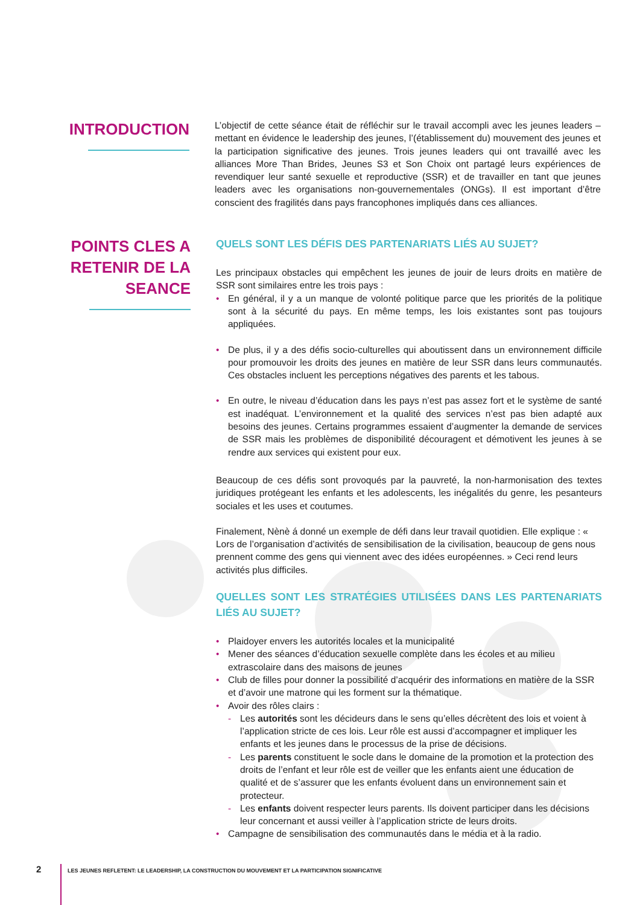INTRODUCTION
L’objectif de cette séance était de réfléchir sur le travail accompli avec les jeunes leaders – mettant en évidence le leadership des jeunes, l’(établissement du) mouvement des jeunes et la participation significative des jeunes. Trois jeunes leaders qui ont travaillé avec les alliances More Than Brides, Jeunes S3 et Son Choix ont partagé leurs expériences de revendiquer leur santé sexuelle et reproductive (SSR) et de travailler en tant que jeunes leaders avec les organisations non-gouvernementales (ONGs). Il est important d’être conscient des fragilités dans pays francophones impliqués dans ces alliances.
POINTS CLES A
RETENIR DE LA
SEANCE
QUELS SONT LES DÉFIS DES PARTENARIATS LIÉS AU SUJET?
Les principaux obstacles qui empêchent les jeunes de jouir de leurs droits en matière de SSR sont similaires entre les trois pays :
• En général, il y a un manque de volonté politique parce que les priorités de la politique sont à la sécurité du pays. En même temps, les lois existantes sont pas toujours appliquées.
• De plus, il y a des défis socio-culturelles qui aboutissent dans un environnement difficile pour promouvoir les droits des jeunes en matière de leur SSR dans leurs communautés. Ces obstacles incluent les perceptions négatives des parents et les tabous.
• En outre, le niveau d’éducation dans les pays n’est pas assez fort et le système de santé est inadéquat. L’environnement et la qualité des services n’est pas bien adapté aux besoins des jeunes. Certains programmes essaient d’augmenter la demande de services de SSR mais les problèmes de disponibilité découragent et démotivent les jeunes à se rendre aux services qui existent pour eux.
Beaucoup de ces défis sont provoqués par la pauvreté, la non-harmonisation des textes juridiques protégeant les enfants et les adolescents, les inégalités du genre, les pesanteurs sociales et les uses et coutumes.
Finalement, Nènè á donné un exemple de défi dans leur travail quotidien. Elle explique : « Lors de l’organisation d’activités de sensibilisation de la civilisation, beaucoup de gens nous prennent comme des gens qui viennent avec des idées européennes. » Ceci rend leurs activités plus difficiles.
QUELLES SONT LES STRATÉGIES UTILISÉES DANS LES PARTENARIATS LIÉS AU SUJET?
• Plaidoyer envers les autorités locales et la municipalité
• Mener des séances d’éducation sexuelle complète dans les écoles et au milieu extrascolaire dans des maisons de jeunes
• Club de filles pour donner la possibilité d’acquérir des informations en matière de la SSR et d’avoir une matrone qui les forment sur la thématique.
• Avoir des rôles clairs :
- Les autorités sont les décideurs dans le sens qu’elles décrètent des lois et voient à l’application stricte de ces lois. Leur rôle est aussi d’accompagner et impliquer les enfants et les jeunes dans le processus de la prise de décisions.
- Les parents constituent le socle dans le domaine de la promotion et la protection des droits de l’enfant et leur rôle est de veiller que les enfants aient une éducation de qualité et de s’assurer que les enfants évoluent dans un environnement sain et protecteur.
- Les enfants doivent respecter leurs parents. Ils doivent participer dans les décisions leur concernant et aussi veiller à l’application stricte de leurs droits.
• Campagne de sensibilisation des communautés dans le média et à la radio.
2 LES JEUNES REFLETENT: LE LEADERSHIP, LA CONSTRUCTION DU MOUVEMENT ET LA PARTICIPATION SIGNIFICATIVE